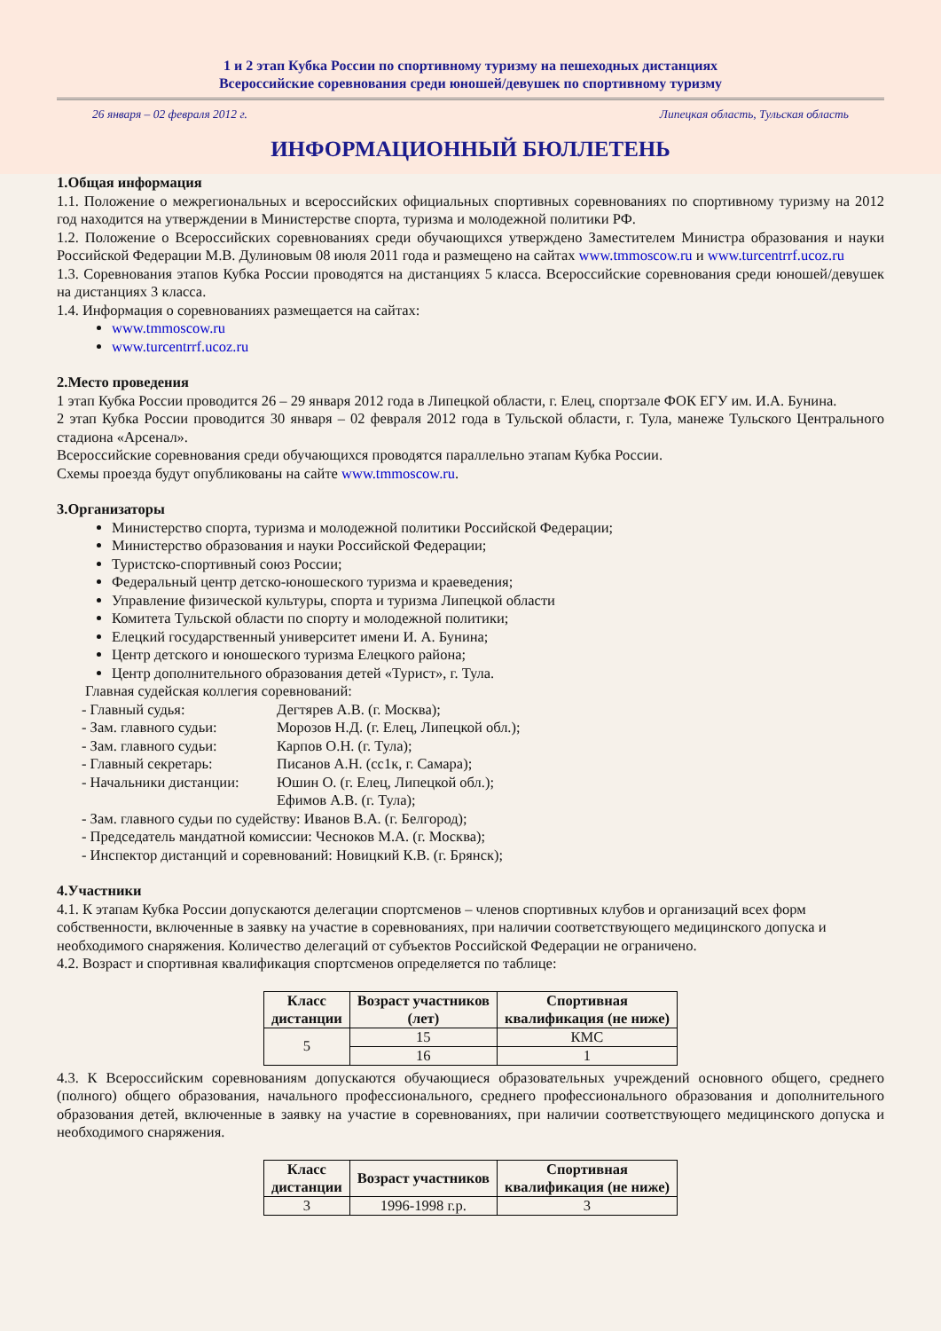1 и 2 этап Кубка России по спортивному туризму на пешеходных дистанциях
Всероссийские соревнования среди юношей/девушек по спортивному туризму
26 января – 02 февраля 2012 г. Липецкая область, Тульская область
ИНФОРМАЦИОННЫЙ БЮЛЛЕТЕНЬ
1.Общая информация
1.1. Положение о межрегиональных и всероссийских официальных спортивных соревнованиях по спортивному туризму на 2012 год находится на утверждении в Министерстве спорта, туризма и молодежной политики РФ.
1.2. Положение о Всероссийских соревнованиях среди обучающихся утверждено Заместителем Министра образования и науки Российской Федерации М.В. Дулиновым 08 июля 2011 года и размещено на сайтах www.tmmoscow.ru и www.turcentrrf.ucoz.ru
1.3. Соревнования этапов Кубка России проводятся на дистанциях 5 класса. Всероссийские соревнования среди юношей/девушек на дистанциях 3 класса.
1.4. Информация о соревнованиях размещается на сайтах:
www.tmmoscow.ru
www.turcentrrf.ucoz.ru
2.Место проведения
1 этап Кубка России проводится 26 – 29 января 2012 года в Липецкой области, г. Елец, спортзале ФОК ЕГУ им. И.А. Бунина.
2 этап Кубка России проводится 30 января – 02 февраля 2012 года в Тульской области, г. Тула, манеже Тульского Центрального стадиона «Арсенал».
Всероссийские соревнования среди обучающихся проводятся параллельно этапам Кубка России.
Схемы проезда будут опубликованы на сайте www.tmmoscow.ru.
3.Организаторы
Министерство спорта, туризма и молодежной политики Российской Федерации;
Министерство образования и науки Российской Федерации;
Туристско-спортивный союз России;
Федеральный центр детско-юношеского туризма и краеведения;
Управление физической культуры, спорта и туризма Липецкой области
Комитета Тульской области по спорту и молодежной политики;
Елецкий государственный университет имени И. А. Бунина;
Центр детского и юношеского туризма Елецкого района;
Центр дополнительного образования детей «Турист», г. Тула.
Главная судейская коллегия соревнований:
- Главный судья: Дегтярев А.В. (г. Москва); - Зам. главного судьи: Морозов Н.Д. (г. Елец, Липецкой обл.); - Зам. главного судьи: Карпов О.Н. (г. Тула); - Главный секретарь: Писанов А.Н. (сс1к, г. Самара); - Начальники дистанции: Юшин О. (г. Елец, Липецкой обл.); Ефимов А.В. (г. Тула);
- Зам. главного судьи по судейству: Иванов В.А. (г. Белгород);
- Председатель мандатной комиссии: Чесноков М.А. (г. Москва);
- Инспектор дистанций и соревнований: Новицкий К.В. (г. Брянск);
4.Участники
4.1. К этапам Кубка России допускаются делегации спортсменов – членов спортивных клубов и организаций всех форм собственности, включенные в заявку на участие в соревнованиях, при наличии соответствующего медицинского допуска и необходимого снаряжения. Количество делегаций от субъектов Российской Федерации не ограничено.
4.2. Возраст и спортивная квалификация спортсменов определяется по таблице:
| Класс дистанции | Возраст участников (лет) | Спортивная квалификация (не ниже) |
| --- | --- | --- |
| 5 | 15 | КМС |
| | 16 | 1 |
4.3. К Всероссийским соревнованиям допускаются обучающиеся образовательных учреждений основного общего, среднего (полного) общего образования, начального профессионального, среднего профессионального образования и дополнительного образования детей, включенные в заявку на участие в соревнованиях, при наличии соответствующего медицинского допуска и необходимого снаряжения.
| Класс дистанции | Возраст участников | Спортивная квалификация (не ниже) |
| --- | --- | --- |
| 3 | 1996-1998 г.р. | 3 |